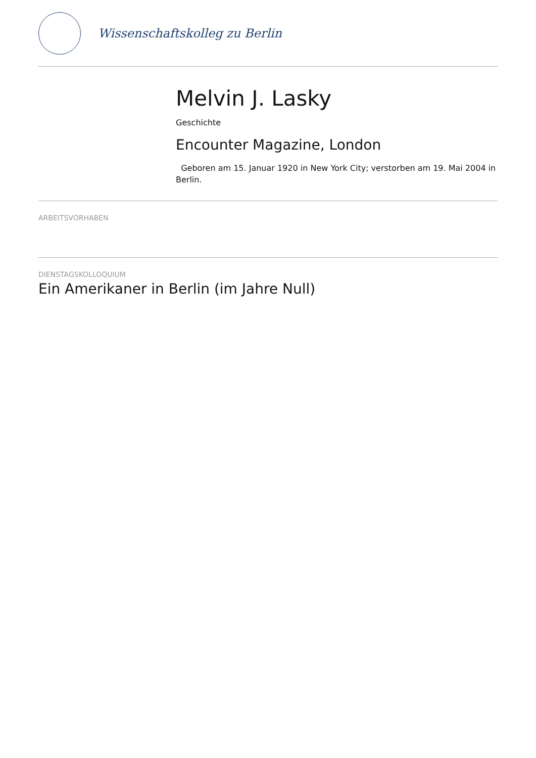Wissenschaftskolleg zu Berlin
Melvin J. Lasky
Geschichte
Encounter Magazine, London
Geboren am 15. Januar 1920 in New York City; verstorben am 19. Mai 2004 in Berlin.
ARBEITSVORHABEN
DIENSTAGSKOLLOQUIUM
Ein Amerikaner in Berlin (im Jahre Null)